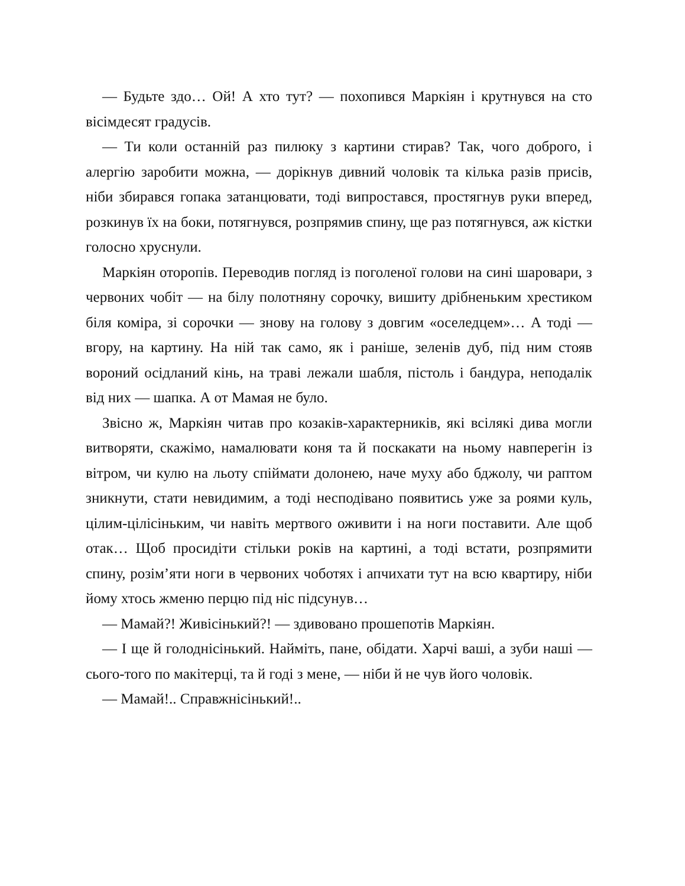— Будьте здо… Ой! А хто тут? — похопився Маркіян і крутнувся на сто вісімдесят градусів.
— Ти коли останній раз пилюку з картини стирав? Так, чого доброго, і алергію заробити можна, — дорікнув дивний чоловік та кілька разів присів, ніби збирався гопака затанцювати, тоді випростався, простягнув руки вперед, розкинув їх на боки, потягнувся, розпрямив спину, ще раз потягнувся, аж кістки голосно хруснули.
Маркіян оторопів. Переводив погляд із поголеної голови на сині шаровари, з червоних чобіт — на білу полотняну сорочку, вишиту дрібненьким хрестиком біля коміра, зі сорочки — знову на голову з довгим «оселедцем»… А тоді — вгору, на картину. На ній так само, як і раніше, зеленів дуб, під ним стояв вороний осідланий кінь, на траві лежали шабля, пістоль і бандура, неподалік від них — шапка. А от Мамая не було.
Звісно ж, Маркіян читав про козаків-характерників, які всілякі дива могли витворяти, скажімо, намалювати коня та й поскакати на ньому навперегін із вітром, чи кулю на льоту спіймати долонею, наче муху або бджолу, чи раптом зникнути, стати невидимим, а тоді несподівано появитись уже за роями куль, цілим-цілісіньким, чи навіть мертвого оживити і на ноги поставити. Але щоб отак… Щоб просидіти стільки років на картині, а тоді встати, розпрямити спину, розім’яти ноги в червоних чоботях і апчихати тут на всю квартиру, ніби йому хтось жменю перцю під ніс підсунув…
— Мамай?! Живісінький?! — здивовано прошепотів Маркіян.
— І ще й голоднісінький. Найміть, пане, обідати. Харчі ваші, а зуби наші — сього-того по макітерці, та й годі з мене, — ніби й не чув його чоловік.
— Мамай!.. Справжнісінький!..